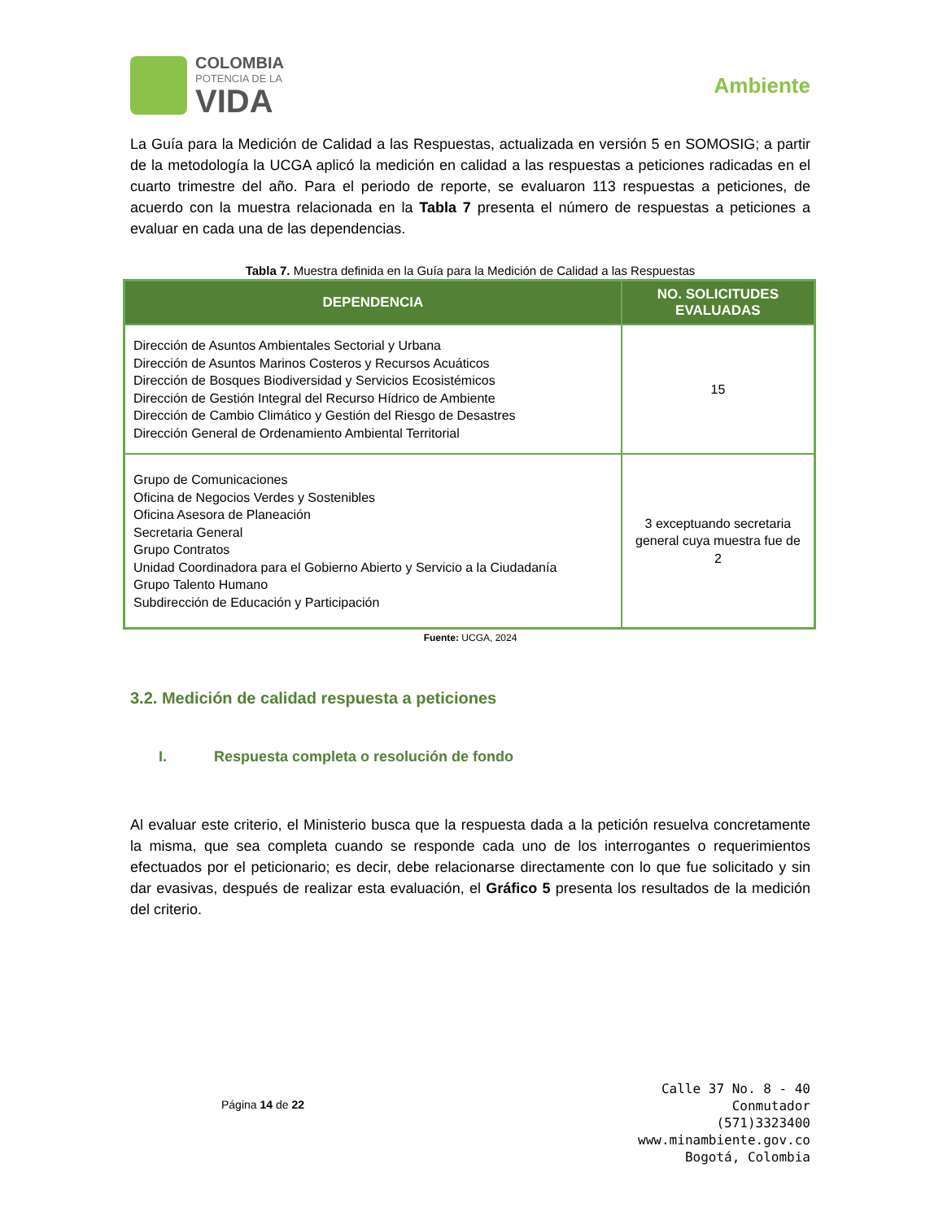COLOMBIA
POTENCIA DE LA
VIDA
Ambiente
La Guía para la Medición de Calidad a las Respuestas, actualizada en versión 5 en SOMOSIG; a partir de la metodología la UCGA aplicó la medición en calidad a las respuestas a peticiones radicadas en el cuarto trimestre del año. Para el periodo de reporte, se evaluaron 113 respuestas a peticiones, de acuerdo con la muestra relacionada en la Tabla 7 presenta el número de respuestas a peticiones a evaluar en cada una de las dependencias.
Tabla 7. Muestra definida en la Guía para la Medición de Calidad a las Respuestas
| DEPENDENCIA | NO. SOLICITUDES EVALUADAS |
| --- | --- |
| Dirección de Asuntos Ambientales Sectorial y Urbana Dirección de Asuntos Marinos Costeros y Recursos Acuáticos Dirección de Bosques Biodiversidad y Servicios Ecosistémicos Dirección de Gestión Integral del Recurso Hídrico de Ambiente Dirección de Cambio Climático y Gestión del Riesgo de Desastres Dirección General de Ordenamiento Ambiental Territorial | 15 |
| Grupo de Comunicaciones Oficina de Negocios Verdes y Sostenibles Oficina Asesora de Planeación Secretaria General Grupo Contratos Unidad Coordinadora para el Gobierno Abierto y Servicio a la Ciudadanía Grupo Talento Humano Subdirección de Educación y Participación | 3 exceptuando secretaria general cuya muestra fue de 2 |
Fuente: UCGA, 2024
3.2. Medición de calidad respuesta a peticiones
I. Respuesta completa o resolución de fondo
Al evaluar este criterio, el Ministerio busca que la respuesta dada a la petición resuelva concretamente la misma, que sea completa cuando se responde cada uno de los interrogantes o requerimientos efectuados por el peticionario; es decir, debe relacionarse directamente con lo que fue solicitado y sin dar evasivas, después de realizar esta evaluación, el Gráfico 5 presenta los resultados de la medición del criterio.
Página 14 de 22
Calle 37 No. 8 - 40
Conmutador
(571)3323400
www.minambiente.gov.co
Bogotá, Colombia